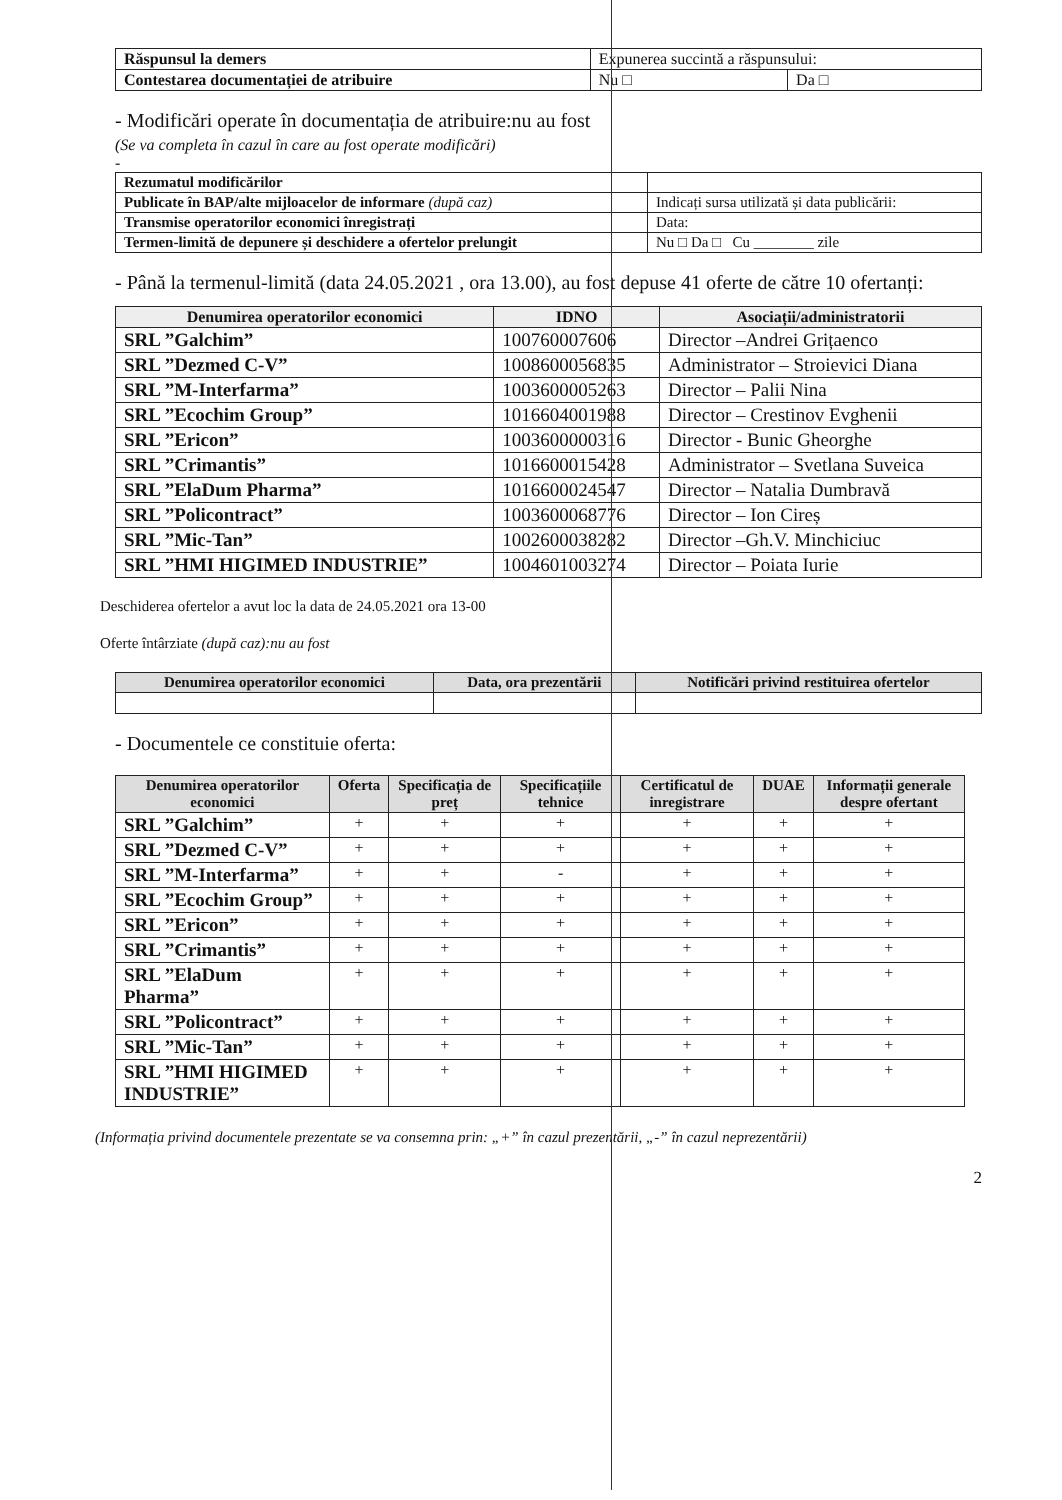| Răspunsul la demers | Expunerea succintă a răspunsului: | |
| Contestarea documentației de atribuire | Nu □ | Da □ |
- Modificări operate în documentația de atribuire:nu au fost
(Se va completa în cazul în care au fost operate modificări)
-
| Rezumatul modificărilor | |
| Publicate în BAP/alte mijloacelor de informare (după caz) | Indicați sursa utilizată și data publicării: |
| Transmise operatorilor economici înregistrați | Data: |
| Termen-limită de depunere și deschidere a ofertelor prelungit | Nu □ Da □ Cu ________ zile |
- Până la termenul-limită (data 24.05.2021 , ora 13.00), au fost depuse 41 oferte de către 10 ofertanți:
| Denumirea operatorilor economici | IDNO | Asociații/administratorii |
| --- | --- | --- |
| SRL ”Galchim” | 100760007606 | Director –Andrei Grițaenco |
| SRL ”Dezmed C-V” | 1008600056835 | Administrator – Stroievici Diana |
| SRL ”M-Interfarma” | 1003600005263 | Director – Palii Nina |
| SRL ”Ecochim Group” | 1016604001988 | Director – Crestinov Evghenii |
| SRL ”Ericon” | 1003600000316 | Director - Bunic Gheorghe |
| SRL ”Crimantis” | 1016600015428 | Administrator – Svetlana Suveica |
| SRL ”ElaDum Pharma” | 1016600024547 | Director – Natalia Dumbravă |
| SRL ”Policontract” | 1003600068776 | Director – Ion Cireș |
| SRL ”Mic-Tan” | 1002600038282 | Director –Gh.V. Minchiciuc |
| SRL ”HMI HIGIMED INDUSTRIE” | 1004601003274 | Director – Poiata Iurie |
Deschiderea ofertelor a avut loc la data de 24.05.2021 ora 13-00
Oferte întârziate (după caz):nu au fost
| Denumirea operatorilor economici | Data, ora prezentării | Notificări privind restituirea ofertelor |
| --- | --- | --- |
- Documentele ce constituie oferta:
| Denumirea operatorilor economici | Oferta | Specificația de preț | Specificațiile tehnice | Certificatul de inregistrare | DUAE | Informații generale despre ofertant |
| --- | --- | --- | --- | --- | --- | --- |
| SRL ”Galchim” | + | + | + | + | + | + |
| SRL ”Dezmed C-V” | + | + | + | + | + | + |
| SRL ”M-Interfarma” | + | + | - | + | + | + |
| SRL ”Ecochim Group” | + | + | + | + | + | + |
| SRL ”Ericon” | + | + | + | + | + | + |
| SRL ”Crimantis” | + | + | + | + | + | + |
| SRL ”ElaDum Pharma” | + | + | + | + | + | + |
| SRL ”Policontract” | + | + | + | + | + | + |
| SRL ”Mic-Tan” | + | + | + | + | + | + |
| SRL ”HMI HIGIMED INDUSTRIE” | + | + | + | + | + | + |
(Informația privind documentele prezentate se va consemna prin: „+” în cazul prezentării, „-” în cazul neprezentării)
2